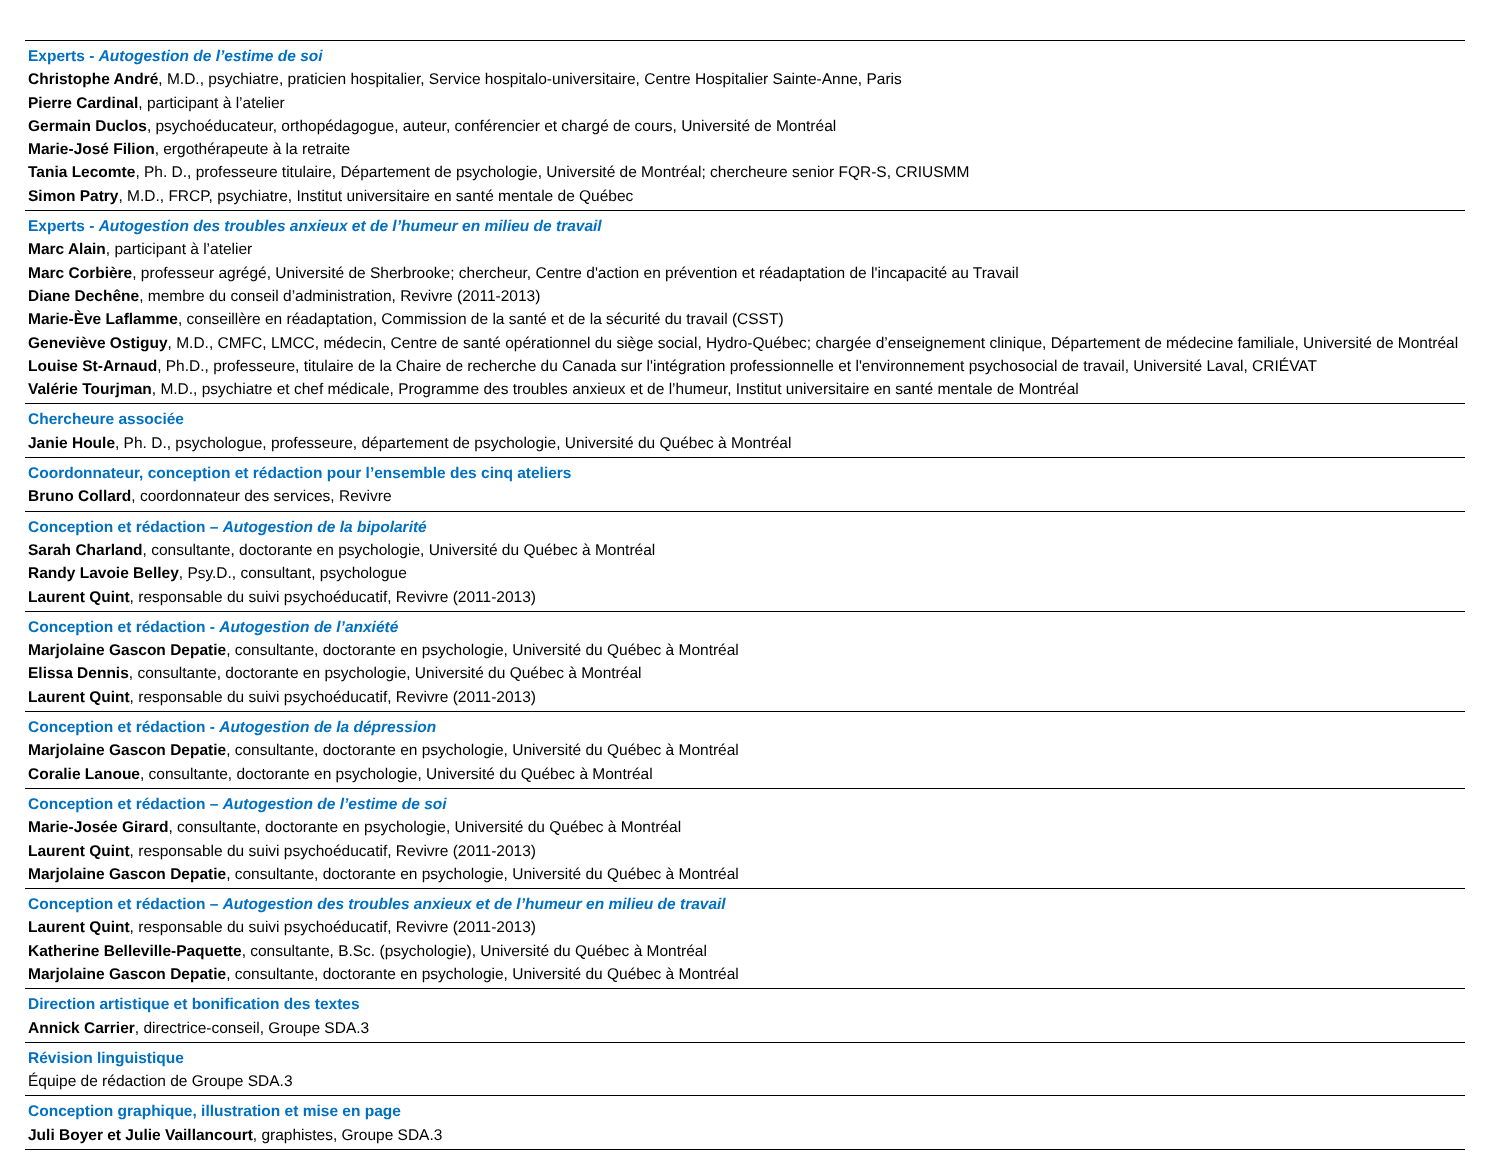| Experts - Autogestion de l’estime de soi Christophe André , M.D., psychiatre, praticien hospitalier, Service hospitalo-universitaire, Centre Hospitalier Sainte-Anne, Paris Pierre Cardinal , participant à l’atelier Germain Duclos , psychoéducateur, orthopédagogue, auteur, conférencier et chargé de cours, Université de Montréal Marie-José Filion , ergothérapeute à la retraite Tania Lecomte , Ph. D., professeure titulaire, Département de psychologie, Université de Montréal; chercheure senior FQR-S, CRIUSMM Simon Patry , M.D., FRCP, psychiatre, Institut universitaire en santé mentale de Québec |
| Experts - Autogestion des troubles anxieux et de l’humeur en milieu de travail Marc Alain , participant à l’atelier Marc Corbière , professeur agrégé, Université de Sherbrooke; chercheur, Centre d'action en prévention et réadaptation de l'incapacité au Travail Diane Dechêne , membre du conseil d’administration, Revivre (2011-2013) Marie-Ève Laflamme , conseillère en réadaptation, Commission de la santé et de la sécurité du travail (CSST) Geneviève Ostiguy , M.D., CMFC, LMCC, médecin, Centre de santé opérationnel du siège social, Hydro-Québec; chargée d’enseignement clinique, Département de médecine familiale, Université de Montréal Louise St-Arnaud , Ph.D., professeure, titulaire de la Chaire de recherche du Canada sur l'intégration professionnelle et l'environnement psychosocial de travail, Université Laval, CRIÉVAT Valérie Tourjman , M.D., psychiatre et chef médicale, Programme des troubles anxieux et de l’humeur, Institut universitaire en santé mentale de Montréal |
| Chercheure associée Janie Houle , Ph. D., psychologue, professeure, département de psychologie, Université du Québec à Montréal |
| Coordonnateur, conception et rédaction pour l’ensemble des cinq ateliers Bruno Collard , coordonnateur des services, Revivre |
| Conception et rédaction – Autogestion de la bipolarité Sarah Charland , consultante, doctorante en psychologie, Université du Québec à Montréal Randy Lavoie Belley , Psy.D., consultant, psychologue Laurent Quint , responsable du suivi psychoéducatif, Revivre (2011-2013) |
| Conception et rédaction - Autogestion de l’anxiété Marjolaine Gascon Depatie , consultante, doctorante en psychologie, Université du Québec à Montréal Elissa Dennis , consultante, doctorante en psychologie, Université du Québec à Montréal Laurent Quint , responsable du suivi psychoéducatif, Revivre (2011-2013) |
| Conception et rédaction - Autogestion de la dépression Marjolaine Gascon Depatie , consultante, doctorante en psychologie, Université du Québec à Montréal Coralie Lanoue , consultante, doctorante en psychologie, Université du Québec à Montréal |
| Conception et rédaction – Autogestion de l’estime de soi Marie-Josée Girard , consultante, doctorante en psychologie, Université du Québec à Montréal Laurent Quint , responsable du suivi psychoéducatif, Revivre (2011-2013) Marjolaine Gascon Depatie , consultante, doctorante en psychologie, Université du Québec à Montréal |
| Conception et rédaction – Autogestion des troubles anxieux et de l’humeur en milieu de travail Laurent Quint , responsable du suivi psychoéducatif, Revivre (2011-2013) Katherine Belleville-Paquette , consultante, B.Sc. (psychologie), Université du Québec à Montréal Marjolaine Gascon Depatie , consultante, doctorante en psychologie, Université du Québec à Montréal |
| Direction artistique et bonification des textes Annick Carrier , directrice-conseil, Groupe SDA.3 |
| Révision linguistique Équipe de rédaction de Groupe SDA.3 |
| Conception graphique, illustration et mise en page Juli Boyer et Julie Vaillancourt , graphistes, Groupe SDA.3 |